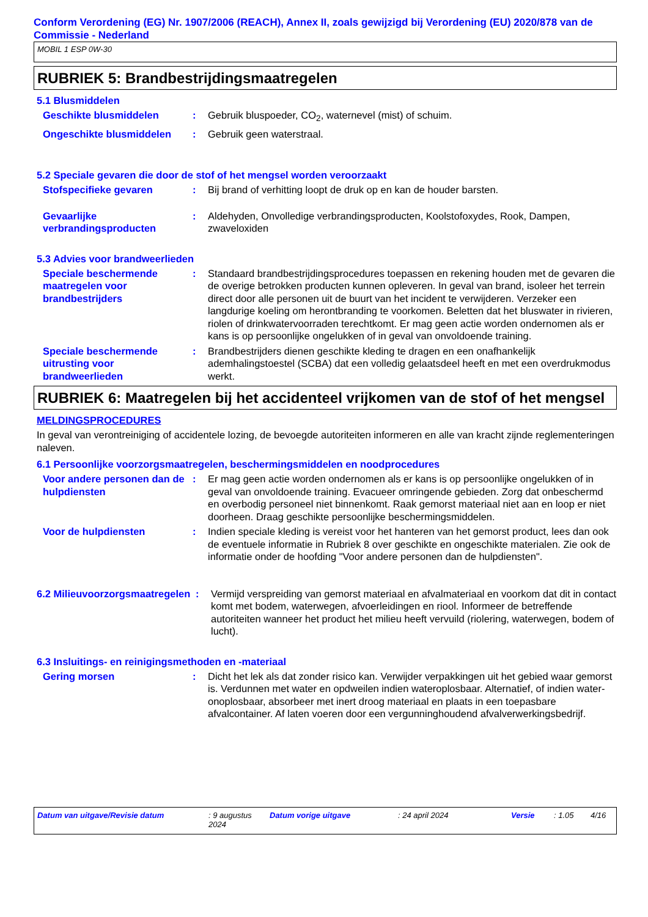Conform Verordening (EG) Nr. 1907/2006 (REACH), Annex II, zoals gewijzigd bij Verordening (EU) 2020/878 van de Commissie - Nederland
MOBIL 1 ESP 0W-30
RUBRIEK 5: Brandbestrijdingsmaatregelen
5.1 Blusmiddelen
Geschikte blusmiddelen : Gebruik bluspoeder, CO<sub>2</sub>, waternevel (mist) of schuim.
Ongeschikte blusmiddelen : Gebruik geen waterstraal.
5.2 Speciale gevaren die door de stof of het mengsel worden veroorzaakt
Stofspecifieke gevaren : Bij brand of verhitting loopt de druk op en kan de houder barsten.
Gevaarlijke verbrandingsproducten
: Aldehyden, Onvolledige verbrandingsproducten, Koolstofoxydes, Rook, Dampen, zwaveloxiden
5.3 Advies voor brandweerlieden
Speciale beschermende maatregelen voor brandbestrijders
: Standaard brandbestrijdingsprocedures toepassen en rekening houden met de gevaren die de overige betrokken producten kunnen opleveren. In geval van brand, isoleer het terrein direct door alle personen uit de buurt van het incident te verwijderen. Verzeker een langdurige koeling om herontbranding te voorkomen. Beletten dat het bluswater in rivieren, riolen of drinkwatervoorraden terechtkomt. Er mag geen actie worden ondernomen als er kans is op persoonlijke ongelukken of in geval van onvoldoende training.
Speciale beschermende uitrusting voor brandweerlieden
: Brandbestrijders dienen geschikte kleding te dragen en een onafhankelijk ademhalingstoestel (SCBA) dat een volledig gelaatsdeel heeft en met een overdrukmodus werkt.
RUBRIEK 6: Maatregelen bij het accidenteel vrijkomen van de stof of het mengsel
MELDINGSPROCEDURES
In geval van verontreiniging of accidentele lozing, de bevoegde autoriteiten informeren en alle van kracht zijnde reglementeringen naleven.
6.1 Persoonlijke voorzorgsmaatregelen, beschermingsmiddelen en noodprocedures
Voor andere personen dan de hulpdiensten
: Er mag geen actie worden ondernomen als er kans is op persoonlijke ongelukken of in geval van onvoldoende training. Evacueer omringende gebieden. Zorg dat onbeschermd en overbodig personeel niet binnenkomt. Raak gemorst materiaal niet aan en loop er niet doorheen. Draag geschikte persoonlijke beschermingsmiddelen.
Voor de hulpdiensten : Indien speciale kleding is vereist voor het hanteren van het gemorst product, lees dan ook de eventuele informatie in Rubriek 8 over geschikte en ongeschikte materialen. Zie ook de informatie onder de hoofding "Voor andere personen dan de hulpdiensten".
6.2 Milieuvoorzorgsmaatregelen
: Vermijd verspreiding van gemorst materiaal en afvalmateriaal en voorkom dat dit in contact komt met bodem, waterwegen, afvoerleidingen en riool. Informeer de betreffende autoriteiten wanneer het product het milieu heeft vervuild (riolering, waterwegen, bodem of lucht).
6.3 Insluitings- en reinigingsmethoden en -materiaal
Gering morsen : Dicht het lek als dat zonder risico kan. Verwijder verpakkingen uit het gebied waar gemorst is. Verdunnen met water en opdweilen indien wateroplosbaar. Alternatief, of indien water-onoplosbaar, absorbeer met inert droog materiaal en plaats in een toepasbare afvalcontainer. Af laten voeren door een vergunninghoudend afvalverwerkingsbedrijf.
Datum van uitgave/Revisie datum : 9 augustus 2024
Datum vorige uitgave : 24 april 2024 Versie : 1.05 4/16